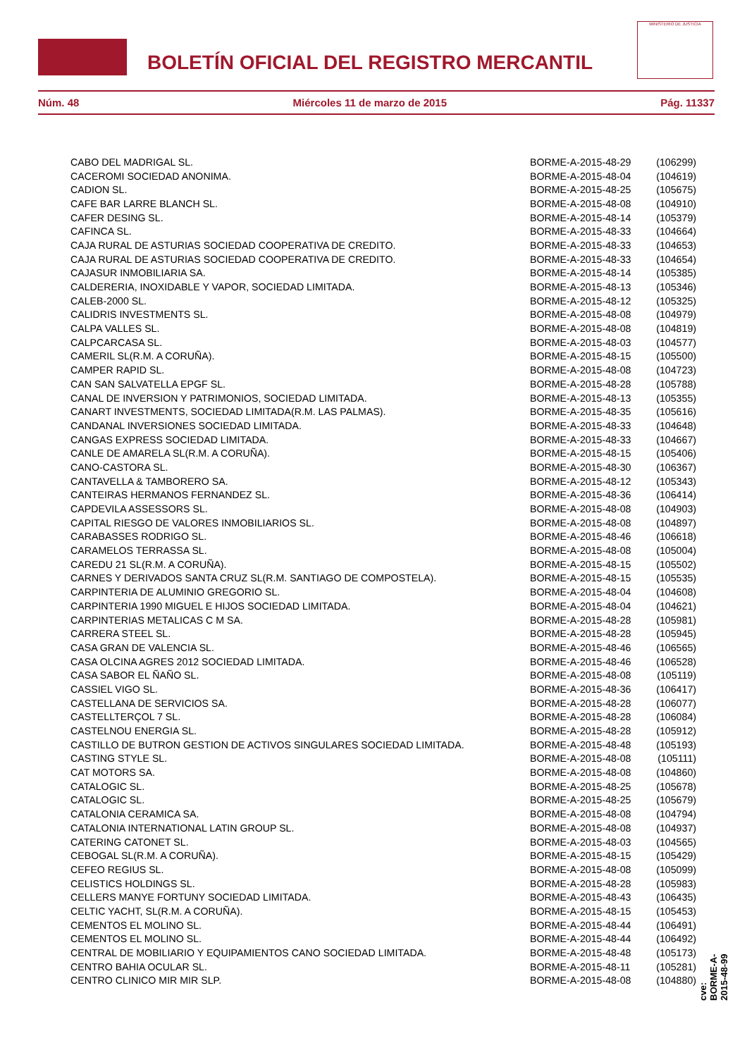BOLETÍN OFICIAL DEL REGISTRO MERCANTIL
MINISTERIO DE JUSTICIA
Núm. 48 Miércoles 11 de marzo de 2015 Pág. 11337
| CABO DEL MADRIGAL SL. | BORME-A-2015-48-29 | (106299) |
| CACEROMI SOCIEDAD ANONIMA. | BORME-A-2015-48-04 | (104619) |
| CADION SL. | BORME-A-2015-48-25 | (105675) |
| CAFE BAR LARRE BLANCH SL. | BORME-A-2015-48-08 | (104910) |
| CAFER DESING SL. | BORME-A-2015-48-14 | (105379) |
| CAFINCA SL. | BORME-A-2015-48-33 | (104664) |
| CAJA RURAL DE ASTURIAS SOCIEDAD COOPERATIVA DE CREDITO. | BORME-A-2015-48-33 | (104653) |
| CAJA RURAL DE ASTURIAS SOCIEDAD COOPERATIVA DE CREDITO. | BORME-A-2015-48-33 | (104654) |
| CAJASUR INMOBILIARIA SA. | BORME-A-2015-48-14 | (105385) |
| CALDERERIA, INOXIDABLE Y VAPOR, SOCIEDAD LIMITADA. | BORME-A-2015-48-13 | (105346) |
| CALEB-2000 SL. | BORME-A-2015-48-12 | (105325) |
| CALIDRIS INVESTMENTS SL. | BORME-A-2015-48-08 | (104979) |
| CALPA VALLES SL. | BORME-A-2015-48-08 | (104819) |
| CALPCARCASA SL. | BORME-A-2015-48-03 | (104577) |
| CAMERIL SL(R.M. A CORUÑA). | BORME-A-2015-48-15 | (105500) |
| CAMPER RAPID SL. | BORME-A-2015-48-08 | (104723) |
| CAN SAN SALVATELLA EPGF SL. | BORME-A-2015-48-28 | (105788) |
| CANAL DE INVERSION Y PATRIMONIOS, SOCIEDAD LIMITADA. | BORME-A-2015-48-13 | (105355) |
| CANART INVESTMENTS, SOCIEDAD LIMITADA(R.M. LAS PALMAS). | BORME-A-2015-48-35 | (105616) |
| CANDANAL INVERSIONES SOCIEDAD LIMITADA. | BORME-A-2015-48-33 | (104648) |
| CANGAS EXPRESS SOCIEDAD LIMITADA. | BORME-A-2015-48-33 | (104667) |
| CANLE DE AMARELA SL(R.M. A CORUÑA). | BORME-A-2015-48-15 | (105406) |
| CANO-CASTORA SL. | BORME-A-2015-48-30 | (106367) |
| CANTAVELLA & TAMBORERO SA. | BORME-A-2015-48-12 | (105343) |
| CANTEIRAS HERMANOS FERNANDEZ SL. | BORME-A-2015-48-36 | (106414) |
| CAPDEVILA ASSESSORS SL. | BORME-A-2015-48-08 | (104903) |
| CAPITAL RIESGO DE VALORES INMOBILIARIOS SL. | BORME-A-2015-48-08 | (104897) |
| CARABASSES RODRIGO SL. | BORME-A-2015-48-46 | (106618) |
| CARAMELOS TERRASSA SL. | BORME-A-2015-48-08 | (105004) |
| CAREDU 21 SL(R.M. A CORUÑA). | BORME-A-2015-48-15 | (105502) |
| CARNES Y DERIVADOS SANTA CRUZ SL(R.M. SANTIAGO DE COMPOSTELA). | BORME-A-2015-48-15 | (105535) |
| CARPINTERIA DE ALUMINIO GREGORIO SL. | BORME-A-2015-48-04 | (104608) |
| CARPINTERIA 1990 MIGUEL E HIJOS SOCIEDAD LIMITADA. | BORME-A-2015-48-04 | (104621) |
| CARPINTERIAS METALICAS C M SA. | BORME-A-2015-48-28 | (105981) |
| CARRERA STEEL SL. | BORME-A-2015-48-28 | (105945) |
| CASA GRAN DE VALENCIA SL. | BORME-A-2015-48-46 | (106565) |
| CASA OLCINA AGRES 2012 SOCIEDAD LIMITADA. | BORME-A-2015-48-46 | (106528) |
| CASA SABOR EL ÑAÑO SL. | BORME-A-2015-48-08 | (105119) |
| CASSIEL VIGO SL. | BORME-A-2015-48-36 | (106417) |
| CASTELLANA DE SERVICIOS SA. | BORME-A-2015-48-28 | (106077) |
| CASTELLTERÇOL 7 SL. | BORME-A-2015-48-28 | (106084) |
| CASTELNOU ENERGIA SL. | BORME-A-2015-48-28 | (105912) |
| CASTILLO DE BUTRON GESTION DE ACTIVOS SINGULARES SOCIEDAD LIMITADA. | BORME-A-2015-48-48 | (105193) |
| CASTING STYLE SL. | BORME-A-2015-48-08 | (105111) |
| CAT MOTORS SA. | BORME-A-2015-48-08 | (104860) |
| CATALOGIC SL. | BORME-A-2015-48-25 | (105678) |
| CATALOGIC SL. | BORME-A-2015-48-25 | (105679) |
| CATALONIA CERAMICA SA. | BORME-A-2015-48-08 | (104794) |
| CATALONIA INTERNATIONAL LATIN GROUP SL. | BORME-A-2015-48-08 | (104937) |
| CATERING CATONET SL. | BORME-A-2015-48-03 | (104565) |
| CEBOGAL SL(R.M. A CORUÑA). | BORME-A-2015-48-15 | (105429) |
| CEFEO REGIUS SL. | BORME-A-2015-48-08 | (105099) |
| CELISTICS HOLDINGS SL. | BORME-A-2015-48-28 | (105983) |
| CELLERS MANYE FORTUNY SOCIEDAD LIMITADA. | BORME-A-2015-48-43 | (106435) |
| CELTIC YACHT, SL(R.M. A CORUÑA). | BORME-A-2015-48-15 | (105453) |
| CEMENTOS EL MOLINO SL. | BORME-A-2015-48-44 | (106491) |
| CEMENTOS EL MOLINO SL. | BORME-A-2015-48-44 | (106492) |
| CENTRAL DE MOBILIARIO Y EQUIPAMIENTOS CANO SOCIEDAD LIMITADA. | BORME-A-2015-48-48 | (105173) |
| CENTRO BAHIA OCULAR SL. | BORME-A-2015-48-11 | (105281) |
| CENTRO CLINICO MIR MIR SLP. | BORME-A-2015-48-08 | (104880) |
cve: BORME-A-2015-48-99